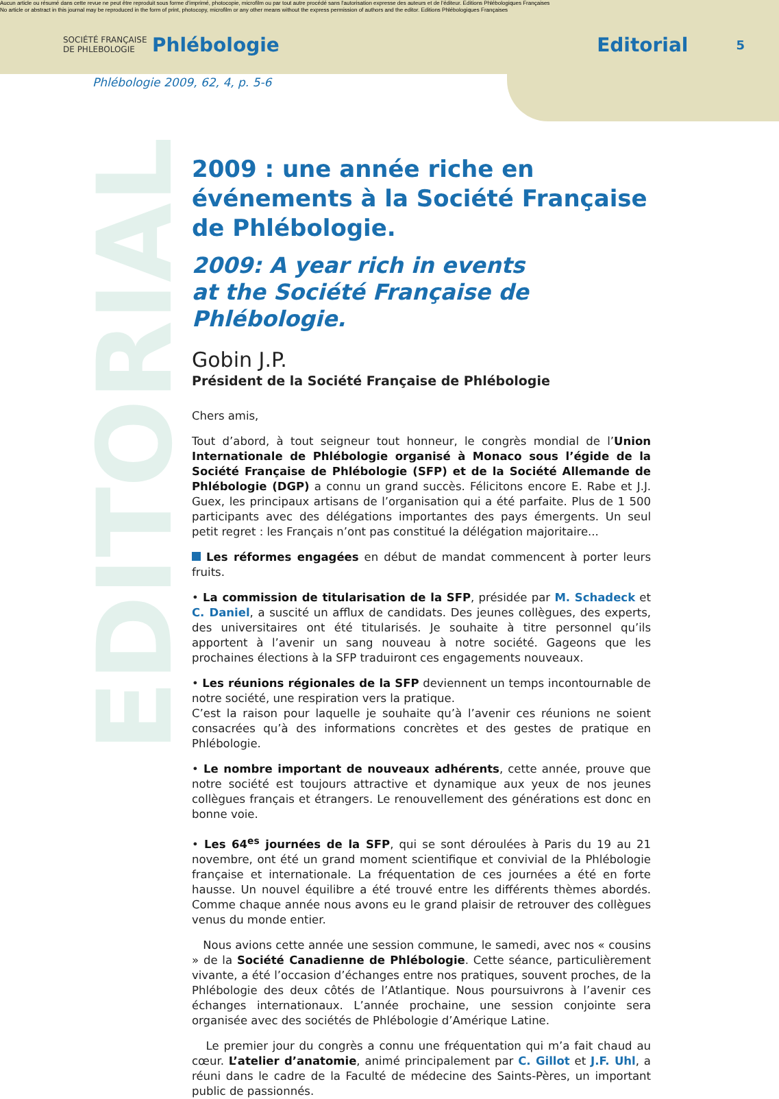EDITORIAL
Aucun article ou résumé dans cette revue ne peut être reproduit sous forme d'imprimé, photocopie, microfilm ou par tout autre procédé sans l'autorisation expresse des auteurs et de l'éditeur. Editions Phlébologiques Françaises
No article or abstract in this journal may be reproduced in the form of print, photocopy, microfilm or any other means without the express permission of authors and the editor. Editions Phlébologiques Françaises
SOCIÉTÉ FRANÇAISE DE PHLEBOLOGIE
Phlébologie Editorial
5
Phlébologie 2009, 62, 4, p. 5-6
2009 : une année riche en événements à la Société Française de Phlébologie.
2009: A year rich in events
at the Société Française de Phlébologie.
Gobin J.P.
Président de la Société Française de Phlébologie
Chers amis,
Tout d’abord, à tout seigneur tout honneur, le congrès mondial de l’Union Internationale de Phlébologie organisé à Monaco sous l’égide de la Société Française de Phlébologie (SFP) et de la Société Allemande de Phlébologie (DGP) a connu un grand succès. Félicitons encore E. Rabe et J.J. Guex, les principaux artisans de l’organisation qui a été parfaite. Plus de 1 500 participants avec des délégations importantes des pays émergents. Un seul petit regret : les Français n’ont pas constitué la délégation majoritaire...
Les réformes engagées en début de mandat commencent à porter leurs fruits.
• La commission de titularisation de la SFP, présidée par M. Schadeck et C. Daniel, a suscité un afflux de candidats. Des jeunes collègues, des experts, des universitaires ont été titularisés. Je souhaite à titre personnel qu’ils apportent à l’avenir un sang nouveau à notre société. Gageons que les prochaines élections à la SFP traduiront ces engagements nouveaux.
• Les réunions régionales de la SFP deviennent un temps incontournable de notre société, une respiration vers la pratique.
C’est la raison pour laquelle je souhaite qu’à l’avenir ces réunions ne soient consacrées qu’à des informations concrètes et des gestes de pratique en Phlébologie.
• Le nombre important de nouveaux adhérents, cette année, prouve que notre société est toujours attractive et dynamique aux yeux de nos jeunes collègues français et étrangers. Le renouvellement des générations est donc en bonne voie.
• Les 64<sup>es</sup> journées de la SFP, qui se sont déroulées à Paris du 19 au 21 novembre, ont été un grand moment scientifique et convivial de la Phlébologie française et internationale. La fréquentation de ces journées a été en forte hausse. Un nouvel équilibre a été trouvé entre les différents thèmes abordés. Comme chaque année nous avons eu le grand plaisir de retrouver des collègues venus du monde entier.
Nous avions cette année une session commune, le samedi, avec nos « cousins » de la Société Canadienne de Phlébologie. Cette séance, particulièrement vivante, a été l’occasion d’échanges entre nos pratiques, souvent proches, de la Phlébologie des deux côtés de l’Atlantique. Nous poursuivrons à l’avenir ces échanges internationaux. L’année prochaine, une session conjointe sera organisée avec des sociétés de Phlébologie d’Amérique Latine.
Le premier jour du congrès a connu une fréquentation qui m’a fait chaud au cœur. L’atelier d’anatomie, animé principalement par C. Gillot et J.F. Uhl, a réuni dans le cadre de la Faculté de médecine des Saints-Pères, un important public de passionnés.